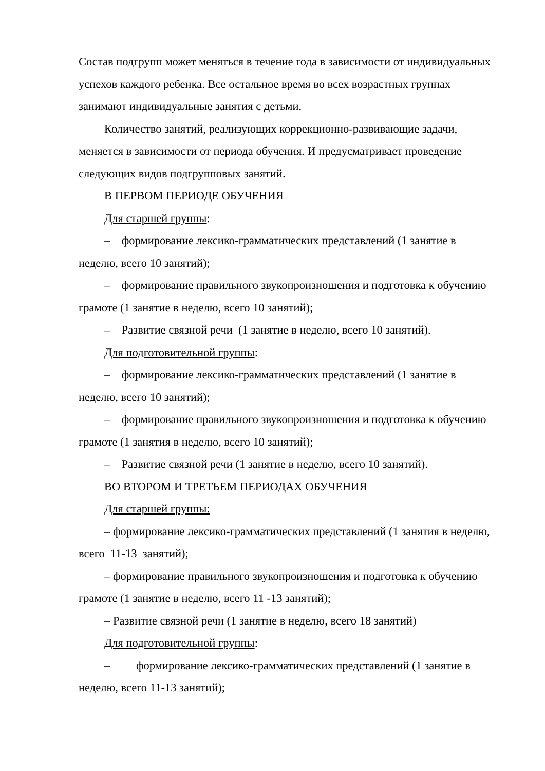Состав подгрупп может меняться в течение года в зависимости от индивидуальных успехов каждого ребенка. Все остальное время во всех возрастных группах занимают индивидуальные занятия с детьми.
Количество занятий, реализующих коррекционно-развивающие задачи, меняется в зависимости от периода обучения. И предусматривает проведение следующих видов подгрупповых занятий.
В ПЕРВОМ ПЕРИОДЕ ОБУЧЕНИЯ
Для старшей группы:
– формирование лексико-грамматических представлений (1 занятие в неделю, всего 10 занятий);
– формирование правильного звукопроизношения и подготовка к обучению грамоте (1 занятие в неделю, всего 10 занятий);
– Развитие связной речи (1 занятие в неделю, всего 10 занятий).
Для подготовительной группы:
– формирование лексико-грамматических представлений (1 занятие в неделю, всего 10 занятий);
– формирование правильного звукопроизношения и подготовка к обучению грамоте (1 занятия в неделю, всего 10 занятий);
– Развитие связной речи (1 занятие в неделю, всего 10 занятий).
ВО ВТОРОМ И ТРЕТЬЕМ ПЕРИОДАХ ОБУЧЕНИЯ
Для старшей группы:
– формирование лексико-грамматических представлений (1 занятия в неделю, всего 11-13 занятий);
– формирование правильного звукопроизношения и подготовка к обучению грамоте (1 занятие в неделю, всего 11 -13 занятий);
– Развитие связной речи (1 занятие в неделю, всего 18 занятий)
Для подготовительной группы:
– формирование лексико-грамматических представлений (1 занятие в неделю, всего 11-13 занятий);